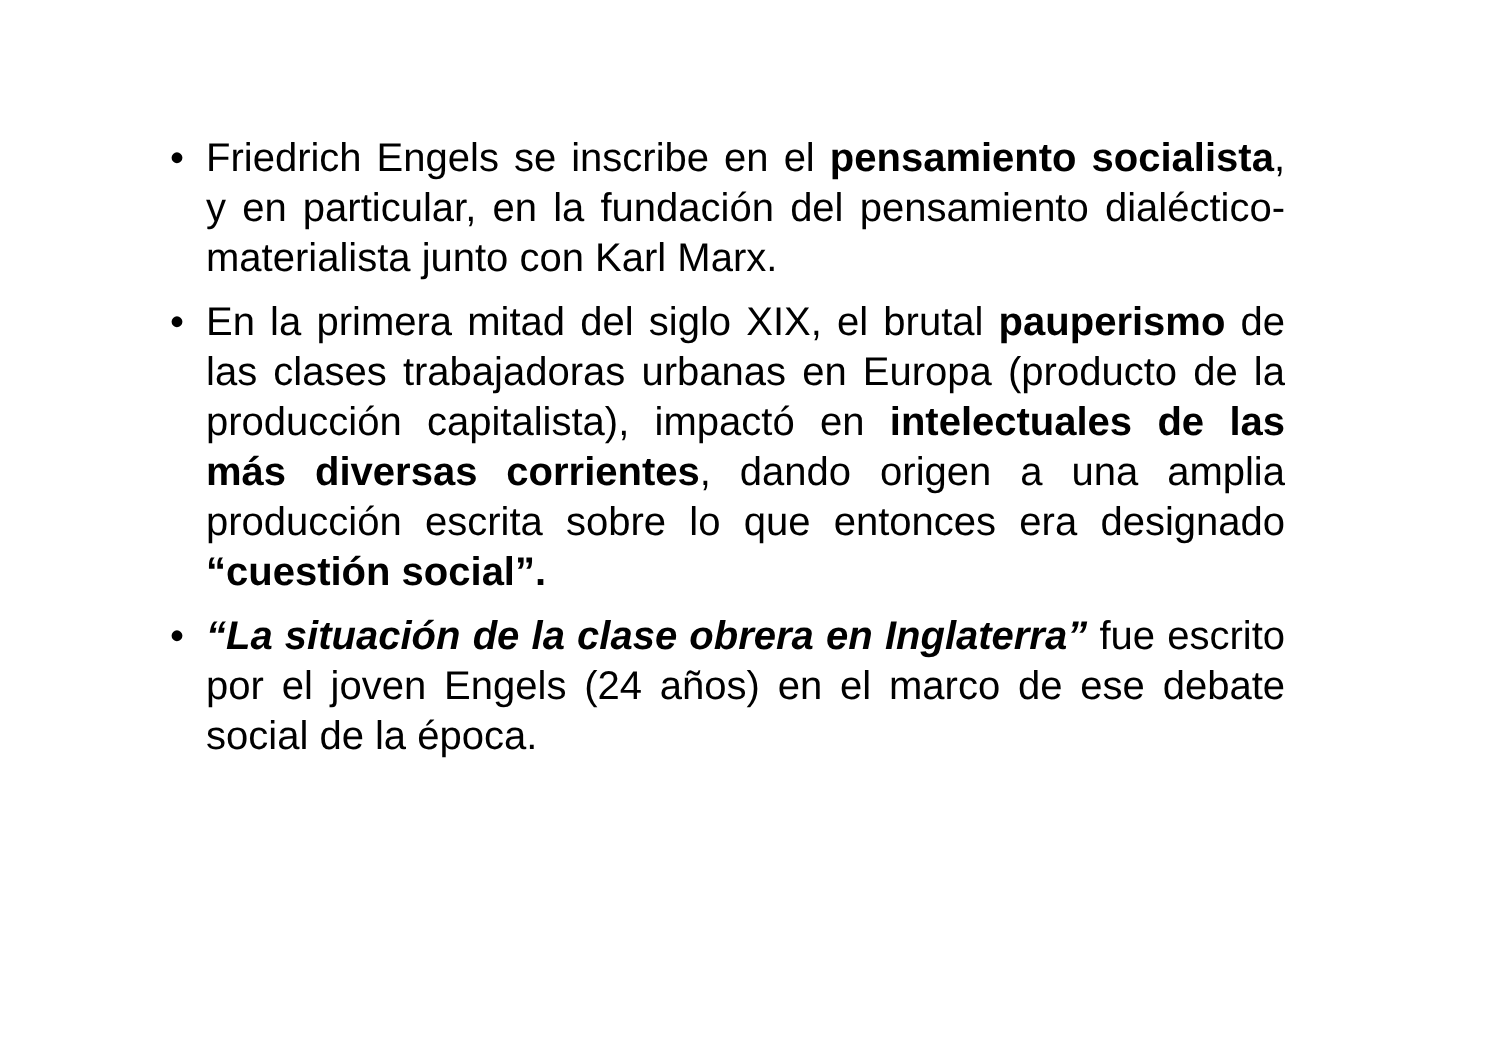• Friedrich Engels se inscribe en el pensamiento socialista, y en particular, en la fundación del pensamiento dialéctico-materialista junto con Karl Marx.
• En la primera mitad del siglo XIX, el brutal pauperismo de las clases trabajadoras urbanas en Europa (producto de la producción capitalista), impactó en intelectuales de las más diversas corrientes, dando origen a una amplia producción escrita sobre lo que entonces era designado “cuestión social”.
• “La situación de la clase obrera en Inglaterra” fue escrito por el joven Engels (24 años) en el marco de ese debate social de la época.